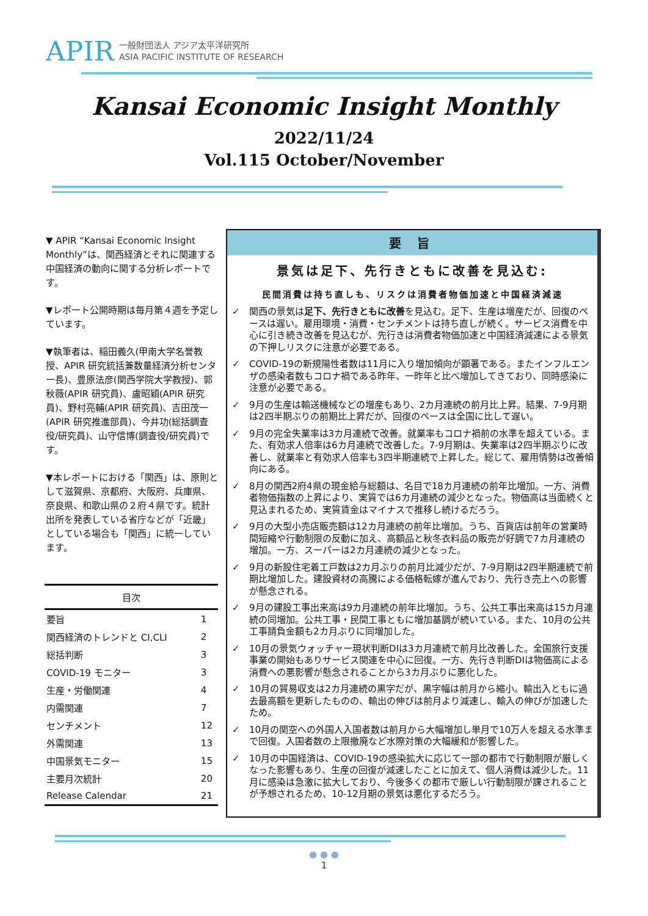APIR
一般財団法人 アジア太平洋研究所
ASIA PACIFIC INSTITUTE OF RESEARCH
Kansai Economic Insight Monthly
2022/11/24
Vol.115 October/November
▼ APIR “Kansai Economic Insight Monthly”は、関西経済とそれに関連する中国経済の動向に関する分析レポートです。
▼レポート公開時期は毎月第４週を予定しています。
▼執筆者は、稲田義久(甲南大学名誉教授、APIR 研究統括兼数量経済分析センター長)、豊原法彦(関西学院大学教授)、郭秋薇(APIR 研究員)、盧昭穎(APIR 研究員)、野村亮輔(APIR 研究員)、吉田茂一(APIR 研究推進部員)、今井功(総括調査役/研究員)、山守信博(調査役/研究員)です。
▼本レポートにおける「関西」は、原則として滋賀県、京都府、大阪府、兵庫県、奈良県、和歌山県の２府４県です。統計出所を発表している省庁などが「近畿」としている場合も「関西」に統一しています。
| 目次 | |
| --- | --- |
| 要旨 | 1 |
| 関西経済のトレンドと CI,CLI | 2 |
| 総括判断 | 3 |
| COVID-19 モニター | 3 |
| 生産・労働関連 | 4 |
| 内需関連 | 7 |
| センチメント | 12 |
| 外需関連 | 13 |
| 中国景気モニター | 15 |
| 主要月次統計 | 20 |
| Release Calendar | 21 |
要 旨
景気は足下、先行きともに改善を見込む:
民間消費は持ち直しも、リスクは消費者物価加速と中国経済減速
✓ 関西の景気は足下、先行きともに改善を見込む。足下、生産は増産だが、回復のペースは遅い。雇用環境・消費・センチメントは持ち直しが続く。サービス消費を中心に引き続き改善を見込むが、先行きは消費者物価加速と中国経済減速による景気の下押しリスクに注意が必要である。
✓ COVID-19の新規陽性者数は11月に入り増加傾向が顕著である。またインフルエンザの感染者数もコロナ禍である昨年、一昨年と比べ増加してきており、同時感染に注意が必要である。
✓ 9月の生産は輸送機械などの増産もあり、2カ月連続の前月比上昇。結果、7-9月期は2四半期ぶりの前期比上昇だが、回復のペースは全国に比して遅い。
✓ 9月の完全失業率は3カ月連続で改善。就業率もコロナ禍前の水準を超えている。また、有効求人倍率は6カ月連続で改善した。7-9月期は、失業率は2四半期ぶりに改善し、就業率と有効求人倍率も3四半期連続で上昇した。総じて、雇用情勢は改善傾向にある。
✓ 8月の関西2府4県の現金給与総額は、名目で18カ月連続の前年比増加。一方、消費者物価指数の上昇により、実質では6カ月連続の減少となった。物価高は当面続くと見込まれるため、実質賃金はマイナスで推移し続けるだろう。
✓ 9月の大型小売店販売額は12カ月連続の前年比増加。うち、百貨店は前年の営業時間短縮や行動制限の反動に加え、高額品と秋冬衣料品の販売が好調で7カ月連続の増加。一方、スーパーは2カ月連続の減少となった。
✓ 9月の新設住宅着工戸数は2カ月ぶりの前月比減少だが、7-9月期は2四半期連続で前期比増加した。建設資材の高騰による価格転嫁が進んでおり、先行き売上への影響が懸念される。
✓ 9月の建設工事出来高は9カ月連続の前年比増加。うち、公共工事出来高は15カ月連続の同増加。公共工事・民間工事ともに増加基調が続いている。また、10月の公共工事請負金額も2カ月ぶりに同増加した。
✓ 10月の景気ウォッチャー現状判断DIは3カ月連続で前月比改善した。全国旅行支援事業の開始もありサービス関連を中心に回復。一方、先行き判断DIは物価高による消費への悪影響が懸念されることから3カ月ぶりに悪化した。
✓ 10月の貿易収支は2カ月連続の黒字だが、黒字幅は前月から縮小。輸出入ともに過去最高額を更新したものの、輸出の伸びは前月より減速し、輸入の伸びが加速したため。
✓ 10月の関空への外国人入国者数は前月から大幅増加し単月で10万人を超える水準まで回復。入国者数の上限撤廃など水際対策の大幅緩和が影響した。
✓ 10月の中国経済は、COVID-19の感染拡大に応じて一部の都市で行動制限が厳しくなった影響もあり、生産の回復が減速したことに加えて、個人消費は減少した。11月に感染は急激に拡大しており、今後多くの都市で厳しい行動制限が課されることが予想されるため、10-12月期の景気は悪化するだろう。
● ● ●
1